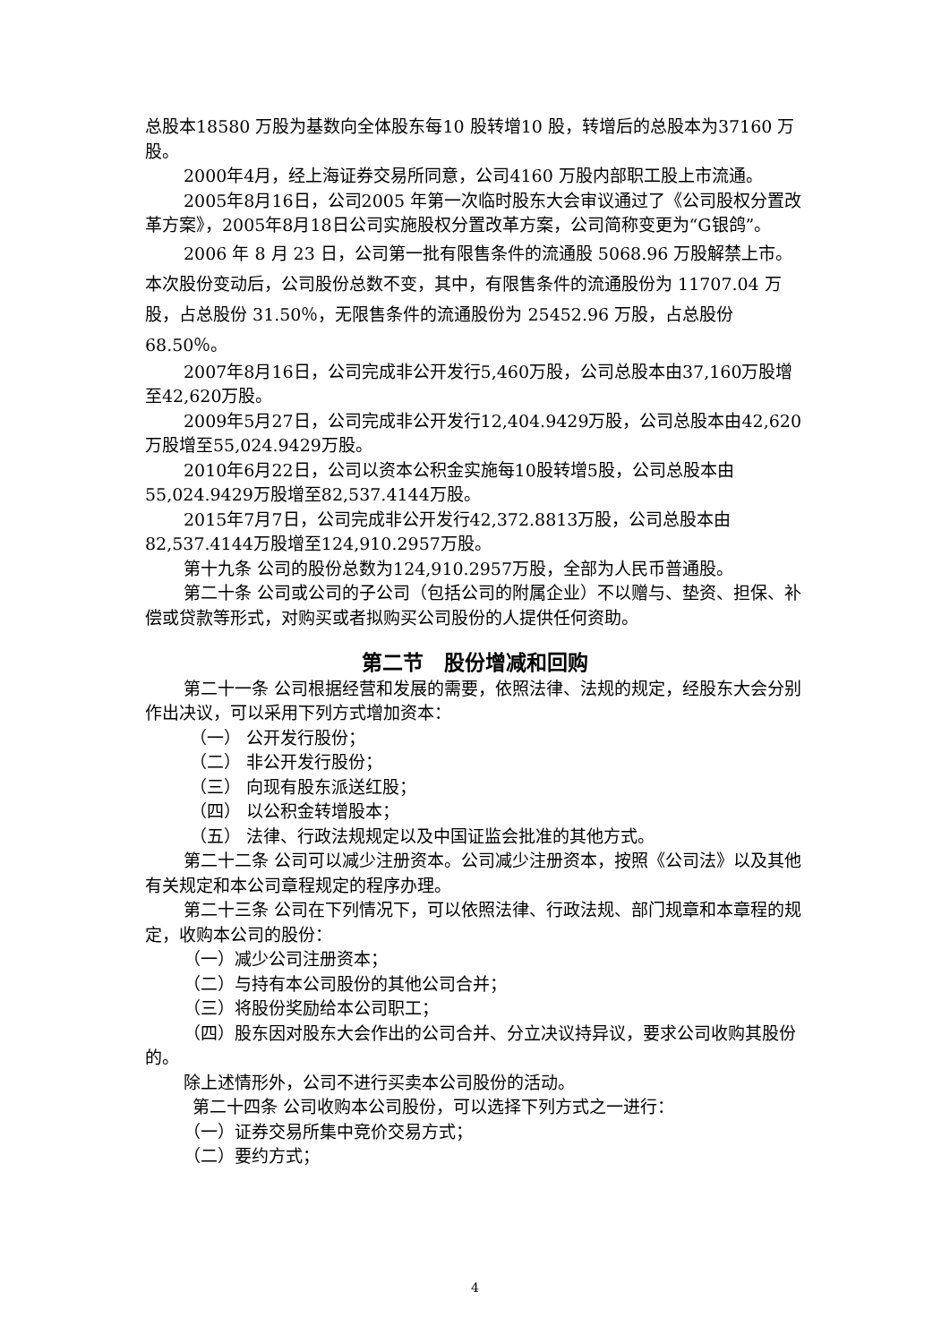总股本18580 万股为基数向全体股东每10 股转增10 股，转增后的总股本为37160 万股。
2000年4月，经上海证券交易所同意，公司4160 万股内部职工股上市流通。
2005年8月16日，公司2005 年第一次临时股东大会审议通过了《公司股权分置改革方案》，2005年8月18日公司实施股权分置改革方案，公司简称变更为“G银鸽”。
2006 年 8 月 23 日，公司第一批有限售条件的流通股 5068.96 万股解禁上市。本次股份变动后，公司股份总数不变，其中，有限售条件的流通股份为 11707.04 万股，占总股份 31.50％，无限售条件的流通股份为 25452.96 万股，占总股份 68.50％。
2007年8月16日，公司完成非公开发行5,460万股，公司总股本由37,160万股增至42,620万股。
2009年5月27日，公司完成非公开发行12,404.9429万股，公司总股本由42,620万股增至55,024.9429万股。
2010年6月22日，公司以资本公积金实施每10股转增5股，公司总股本由55,024.9429万股增至82,537.4144万股。
2015年7月7日，公司完成非公开发行42,372.8813万股，公司总股本由82,537.4144万股增至124,910.2957万股。
第十九条 公司的股份总数为124,910.2957万股，全部为人民币普通股。
第二十条 公司或公司的子公司（包括公司的附属企业）不以赠与、垫资、担保、补偿或贷款等形式，对购买或者拟购买公司股份的人提供任何资助。
第二节　股份增减和回购
第二十一条 公司根据经营和发展的需要，依照法律、法规的规定，经股东大会分别作出决议，可以采用下列方式增加资本：
（一） 公开发行股份；
（二） 非公开发行股份；
（三） 向现有股东派送红股；
（四） 以公积金转增股本；
（五） 法律、行政法规规定以及中国证监会批准的其他方式。
第二十二条 公司可以减少注册资本。公司减少注册资本，按照《公司法》以及其他有关规定和本公司章程规定的程序办理。
第二十三条 公司在下列情况下，可以依照法律、行政法规、部门规章和本章程的规定，收购本公司的股份：
（一）减少公司注册资本；
（二）与持有本公司股份的其他公司合并；
（三）将股份奖励给本公司职工；
（四）股东因对股东大会作出的公司合并、分立决议持异议，要求公司收购其股份的。
除上述情形外，公司不进行买卖本公司股份的活动。
第二十四条 公司收购本公司股份，可以选择下列方式之一进行：
（一）证券交易所集中竞价交易方式；
（二）要约方式；
4